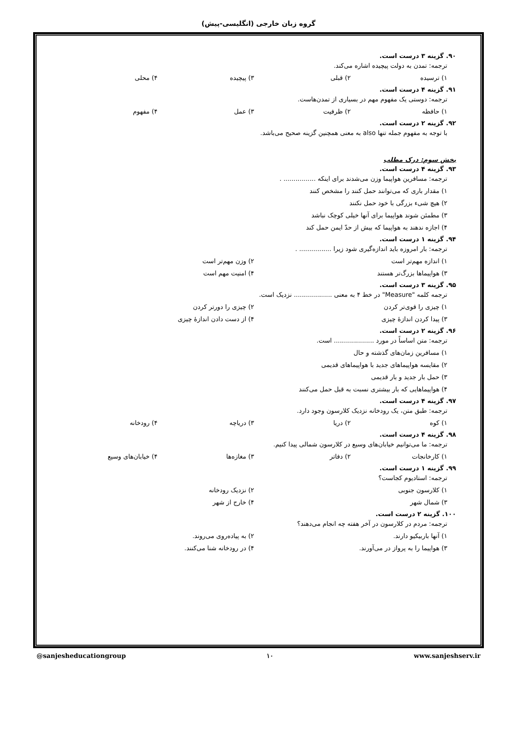گروه زبان خارجی (انگلیسی-پیش)
۹۰. گزینه ۳ درست است.
ترجمه: تمدن به دولت پیچیده اشاره می‌کند.
۱) ترسیده ۲) قبلی ۳) پیچیده ۴) محلی
۹۱. گزینه ۴ درست است.
ترجمه: دوستی یک مفهوم مهم در بسیاری از تمدن‌هاست.
۱) حافظه ۲) ظرفیت ۳) عمل ۴) مفهوم
۹۲. گزینه ۲ درست است.
با توجه به مفهوم جمله تنها also به معنی همچنین گزینه صحیح می‌باشد.
بخش سوم: درک مطلب
۹۳. گزینه ۴ درست است.
ترجمه: مسافرین هواپیما وزن می‌شدند برای اینکه ................ .
۱) مقدار باری که می‌توانند حمل کنند را مشخص کنند
۲) هیچ شیء بزرگی با خود حمل نکنند
۳) مطمئن شوند هواپیما برای آنها خیلی کوچک نباشد
۴) اجازه ندهند به هواپیما که بیش از حدّ ایمن حمل کند
۹۴. گزینه ۱ درست است.
ترجمه: بار امروزه باید اندازه‌گیری شود زیرا ................ .
۱) اندازه مهم‌تر است ۲) وزن مهم‌تر است
۳) هواپیماها بزرگ‌تر هستند ۴) امنیت مهم است
۹۵. گزینه ۳ درست است.
ترجمه کلمه "Measure" در خط ۴ به معنی ................... نزدیک است.
۱) چیزی را قوی‌تر کردن ۲) چیزی را دورتر کردن
۳) پیدا کردن اندازهٔ چیزی ۴) از دست دادن اندازهٔ چیزی
۹۶. گزینه ۲ درست است.
ترجمه: متن اساساً در مورد .................... است.
۱) مسافرین زمان‌های گذشته و حال
۲) مقایسه هواپیماهای جدید با هواپیماهای قدیمی
۳) حمل بار جدید و بار قدیمی
۴) هواپیماهایی که بار بیشتری نسبت به قبل حمل می‌کنند
۹۷. گزینه ۴ درست است.
ترجمه: طبق متن، یک رودخانه نزدیک کلارسون وجود دارد.
۱) کوه ۲) دریا ۳) دریاچه ۴) رودخانه
۹۸. گزینه ۴ درست است.
ترجمه: ما می‌توانیم خیابان‌های وسیع در کلارسون شمالی پیدا کنیم.
۱) کارخانجات ۲) دفاتر ۳) مغازه‌ها ۴) خیابان‌های وسیع
۹۹. گزینه ۱ درست است.
ترجمه: استادیوم کجاست؟
۱) کلارسون جنوبی ۲) نزدیک رودخانه
۳) شمال شهر ۴) خارج از شهر
۱۰۰. گزینه ۲ درست است.
ترجمه: مردم در کلارسون در آخر هفته چه انجام می‌دهند؟
۱) آنها باربیکیو دارند. ۲) به پیاده‌روی می‌روند.
۳) هواپیما را به پرواز در می‌آورند. ۴) در رودخانه شنا می‌کنند.
@sanjesheducationgroup ۱۰ www.sanjeshserv.ir